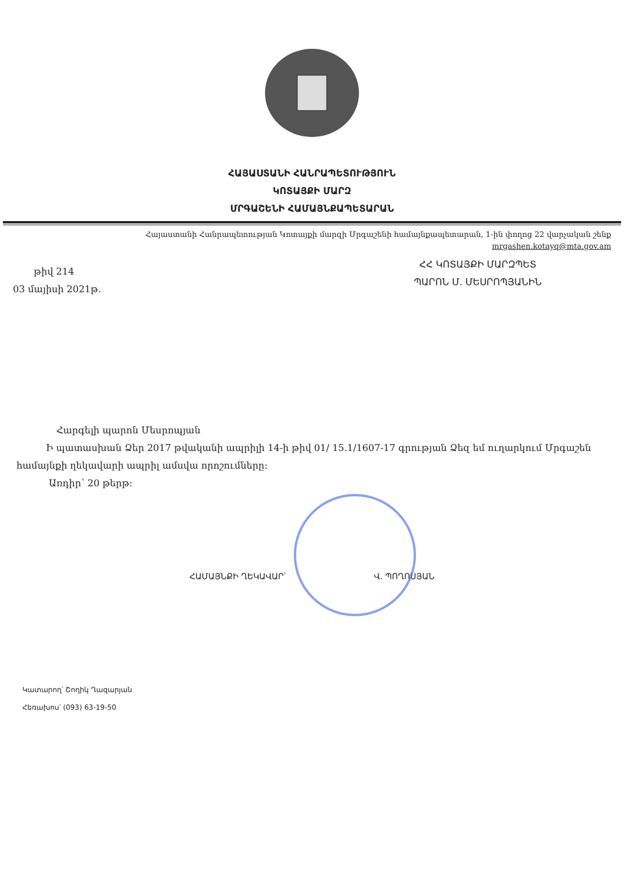ՀԱՅԱՍՏԱՆԻ ՀԱՆՐԱՊԵՏՈՒԹՅՈՒՆ
ԿՈՏԱՅՔԻ ՄԱՐԶ
ՄՐԳԱՇԵՆԻ ՀԱՄԱՅՆՔԱՊԵՏԱՐԱՆ
Հայաստանի Հանրապետության Կոտայքի մարզի Մրգաշենի համայնքապետարան, 1-ին փողոց 22 վարչական շենք
mrgashen.kotayq@mta.gov.am
թիվ 214
03 մայիսի 2021թ.
ՀՀ ԿՈՏԱՅՔԻ ՄԱՐԶՊԵՏ
ՊԱՐՈՆ Մ. ՄԵՍՐՈՊՅԱՆԻՆ
Հարգելի պարոն Մեսրոպյան
Ի պատասխան Ձեր 2017 թվականի ապրիլի 14-ի թիվ 01/ 15.1/1607-17 գրության Ձեզ եմ ուղարկում Մրգաշեն համայնքի ղեկավարի ապրիլ ամսվա որոշումները:
Առդիր՝ 20 թերթ:
ՀԱՄԱՅՆՔԻ ՂԵԿԱՎԱՐ՝ Վ. ՊՈՂՈՍՅԱՆ
Կատարող՝ Շողիկ Ղազարյան
Հեռախոս՝ (093) 63-19-50